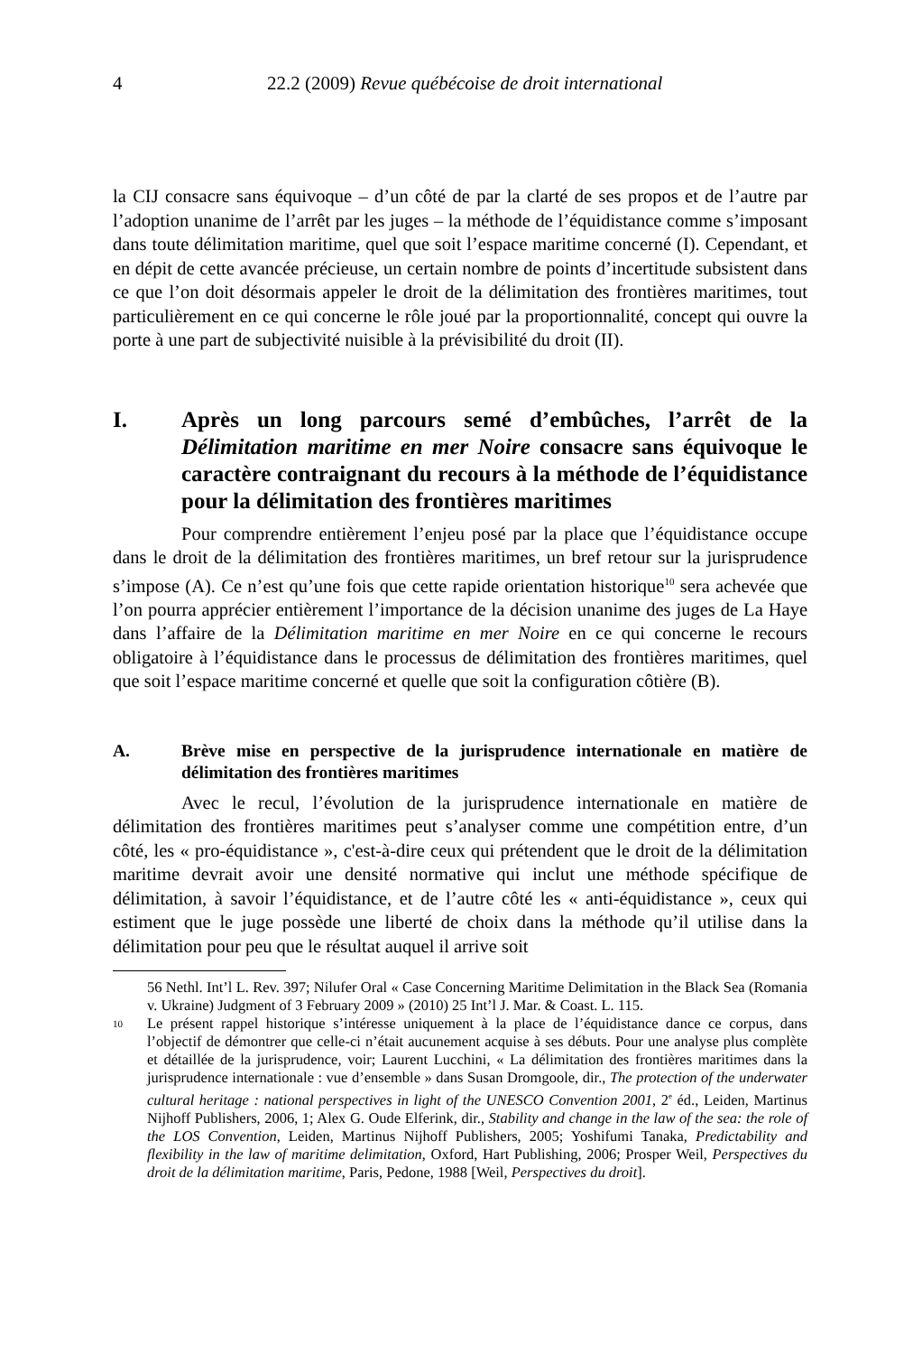4
22.2 (2009) Revue québécoise de droit international
la CIJ consacre sans équivoque – d’un côté de par la clarté de ses propos et de l’autre par l’adoption unanime de l’arrêt par les juges – la méthode de l’équidistance comme s’imposant dans toute délimitation maritime, quel que soit l’espace maritime concerné (I). Cependant, et en dépit de cette avancée précieuse, un certain nombre de points d’incertitude subsistent dans ce que l’on doit désormais appeler le droit de la délimitation des frontières maritimes, tout particulièrement en ce qui concerne le rôle joué par la proportionnalité, concept qui ouvre la porte à une part de subjectivité nuisible à la prévisibilité du droit (II).
I. Après un long parcours semé d’embûches, l’arrêt de la Délimitation maritime en mer Noire consacre sans équivoque le caractère contraignant du recours à la méthode de l’équidistance pour la délimitation des frontières maritimes
Pour comprendre entièrement l’enjeu posé par la place que l’équidistance occupe dans le droit de la délimitation des frontières maritimes, un bref retour sur la jurisprudence s’impose (A). Ce n’est qu’une fois que cette rapide orientation historique<sup>10</sup> sera achevée que l’on pourra apprécier entièrement l’importance de la décision unanime des juges de La Haye dans l’affaire de la Délimitation maritime en mer Noire en ce qui concerne le recours obligatoire à l’équidistance dans le processus de délimitation des frontières maritimes, quel que soit l’espace maritime concerné et quelle que soit la configuration côtière (B).
A. Brève mise en perspective de la jurisprudence internationale en matière de délimitation des frontières maritimes
Avec le recul, l’évolution de la jurisprudence internationale en matière de délimitation des frontières maritimes peut s’analyser comme une compétition entre, d’un côté, les « pro-équidistance », c'est-à-dire ceux qui prétendent que le droit de la délimitation maritime devrait avoir une densité normative qui inclut une méthode spécifique de délimitation, à savoir l’équidistance, et de l’autre côté les « anti-équidistance », ceux qui estiment que le juge possède une liberté de choix dans la méthode qu’il utilise dans la délimitation pour peu que le résultat auquel il arrive soit
56 Nethl. Int’l L. Rev. 397; Nilufer Oral « Case Concerning Maritime Delimitation in the Black Sea (Romania v. Ukraine) Judgment of 3 February 2009 » (2010) 25 Int’l J. Mar. & Coast. L. 115.
10
Le présent rappel historique s’intéresse uniquement à la place de l’équidistance dance ce corpus, dans l’objectif de démontrer que celle-ci n’était aucunement acquise à ses débuts. Pour une analyse plus complète et détaillée de la jurisprudence, voir; Laurent Lucchini, « La délimitation des frontières maritimes dans la jurisprudence internationale : vue d’ensemble » dans Susan Dromgoole, dir., The protection of the underwater cultural heritage : national perspectives in light of the UNESCO Convention 2001, 2<sup>e</sup> éd., Leiden, Martinus Nijhoff Publishers, 2006, 1; Alex G. Oude Elferink, dir., Stability and change in the law of the sea: the role of the LOS Convention, Leiden, Martinus Nijhoff Publishers, 2005; Yoshifumi Tanaka, Predictability and flexibility in the law of maritime delimitation, Oxford, Hart Publishing, 2006; Prosper Weil, Perspectives du droit de la délimitation maritime, Paris, Pedone, 1988 [Weil, Perspectives du droit].